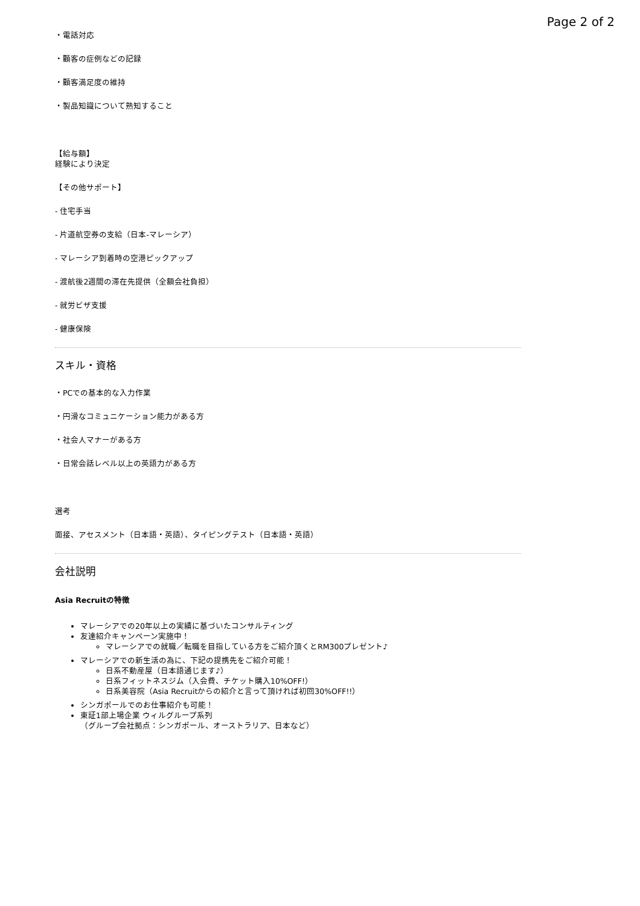Page 2 of 2
・電話対応
・顧客の症例などの記録
・顧客満足度の維持
・製品知識について熟知すること
【給与額】
経験により決定
【その他サポート】
- 住宅手当
- 片道航空券の支給（日本-マレーシア）
- マレーシア到着時の空港ピックアップ
- 渡航後2週間の滞在先提供（全額会社負担）
- 就労ビザ支援
- 健康保険
スキル・資格
・PCでの基本的な入力作業
・円滑なコミュニケーション能力がある方
・社会人マナーがある方
・日常会話レベル以上の英語力がある方
選考
面接、アセスメント（日本語・英語）、タイピングテスト（日本語・英語）
会社説明
Asia Recruitの特徴
マレーシアでの20年以上の実績に基づいたコンサルティング
友達紹介キャンペーン実施中！
マレーシアでの就職／転職を目指している方をご紹介頂くとRM300プレゼント♪
マレーシアでの新生活の為に、下記の提携先をご紹介可能！
日系不動産屋（日本語通じます♪）
日系フィットネスジム（入会費、チケット購入10%OFF!）
日系美容院（Asia Recruitからの紹介と言って頂ければ初回30%OFF!!）
シンガポールでのお仕事紹介も可能！
東証1部上場企業 ウィルグループ系列
（グループ会社拠点：シンガポール、オーストラリア、日本など）